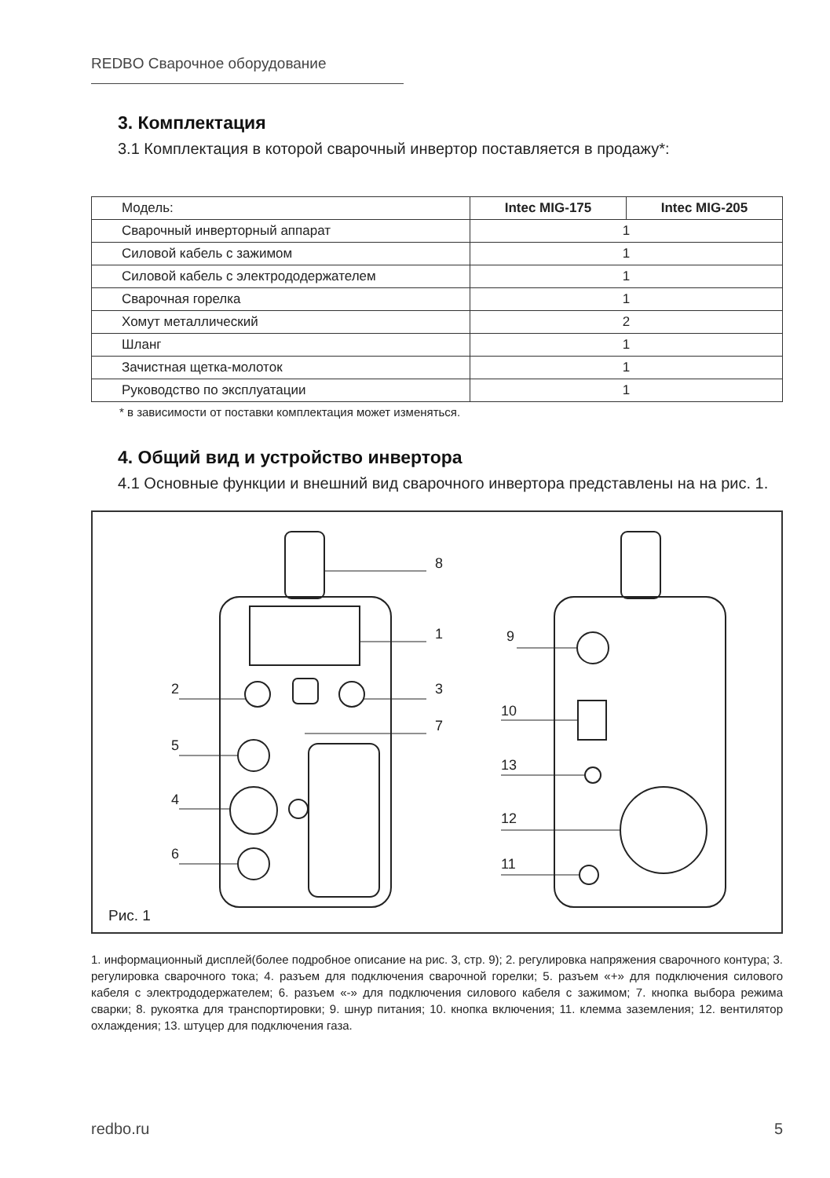REDBO Сварочное оборудование
3. Комплектация
3.1 Комплектация в которой сварочный инвертор поставляется в продажу*:
| Модель: | Intec MIG-175 | Intec MIG-205 |
| --- | --- | --- |
| Сварочный инверторный аппарат | 1 | |
| Силовой кабель с зажимом | 1 | |
| Силовой кабель с электрододержателем | 1 | |
| Сварочная горелка | 1 | |
| Хомут металлический | 2 | |
| Шланг | 1 | |
| Зачистная щетка-молоток | 1 | |
| Руководство по эксплуатации | 1 | |
* в зависимости от поставки комплектация может изменяться.
4. Общий вид и устройство инвертора
4.1 Основные функции и внешний вид сварочного инвертора представлены на на рис. 1.
8
1
2 3
7
5
4
6
9
10
13
12
11
Рис. 1
1. информационный дисплей(более подробное описание на рис. 3, стр. 9); 2. регулировка напряжения сварочного контура; 3. регулировка сварочного тока; 4. разъем для подключения сварочной горелки; 5. разъем «+» для подключения силового кабеля с электрододержателем; 6. разъем «-» для подключения силового кабеля с зажимом; 7. кнопка выбора режима сварки; 8. рукоятка для транспортировки; 9. шнур питания; 10. кнопка включения; 11. клемма заземления; 12. вентилятор охлаждения; 13. штуцер для подключения газа.
redbo.ru 5